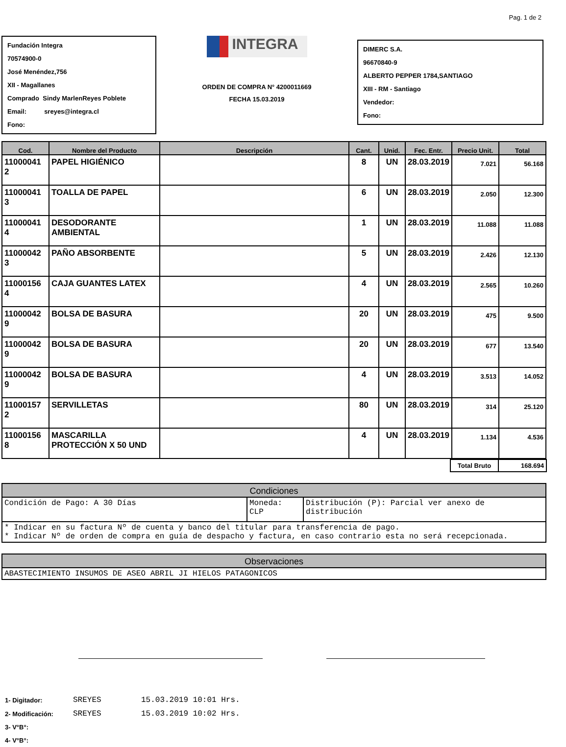Pag. 1 de 2
Fundación Integra
70574900-0
José Menéndez,756
XII - Magallanes
Comprado Sindy MarlenReyes Poblete
Email: sreyes@integra.cl
Fono:
INTEGRA
ORDEN DE COMPRA N° 4200011669
FECHA 15.03.2019
DIMERC S.A.
96670840-9
ALBERTO PEPPER 1784,SANTIAGO
XIII - RM - Santiago
Vendedor:
Fono:
| Cod. | Nombre del Producto | Descripción | Cant. | Unid. | Fec. Entr. | Precio Unit. | Total |
| --- | --- | --- | --- | --- | --- | --- | --- |
| 11000041 2 | PAPEL HIGIÉNICO | | 8 | UN | 28.03.2019 | 7.021 | 56.168 |
| 11000041 3 | TOALLA DE PAPEL | | 6 | UN | 28.03.2019 | 2.050 | 12.300 |
| 11000041 4 | DESODORANTE AMBIENTAL | | 1 | UN | 28.03.2019 | 11.088 | 11.088 |
| 11000042 3 | PAÑO ABSORBENTE | | 5 | UN | 28.03.2019 | 2.426 | 12.130 |
| 11000156 4 | CAJA GUANTES LATEX | | 4 | UN | 28.03.2019 | 2.565 | 10.260 |
| 11000042 9 | BOLSA DE BASURA | | 20 | UN | 28.03.2019 | 475 | 9.500 |
| 11000042 9 | BOLSA DE BASURA | | 20 | UN | 28.03.2019 | 677 | 13.540 |
| 11000042 9 | BOLSA DE BASURA | | 4 | UN | 28.03.2019 | 3.513 | 14.052 |
| 11000157 2 | SERVILLETAS | | 80 | UN | 28.03.2019 | 314 | 25.120 |
| 11000156 8 | MASCARILLA PROTECCIÓN X 50 UND | | 4 | UN | 28.03.2019 | 1.134 | 4.536 |
| Total Bruto | 168.694 |
| Condiciones | | |
| --- | --- | --- |
| Condición de Pago: A 30 Días | Moneda: CLP | Distribución (P): Parcial ver anexo de distribución |
| * Indicar en su factura Nº de cuenta y banco del titular para transferencia de pago. * Indicar Nº de orden de compra en guía de despacho y factura, en caso contrario esta no será recepcionada. | | |
| Observaciones |
| --- |
| ABASTECIMIENTO INSUMOS DE ASEO ABRIL JI HIELOS PATAGONICOS |
| 1- Digitador: | SREYES | 15.03.2019 10:01 Hrs. |
| 2- Modificación: | SREYES | 15.03.2019 10:02 Hrs. |
| 3- V°B°: | | |
| 4- V°B°: | | |